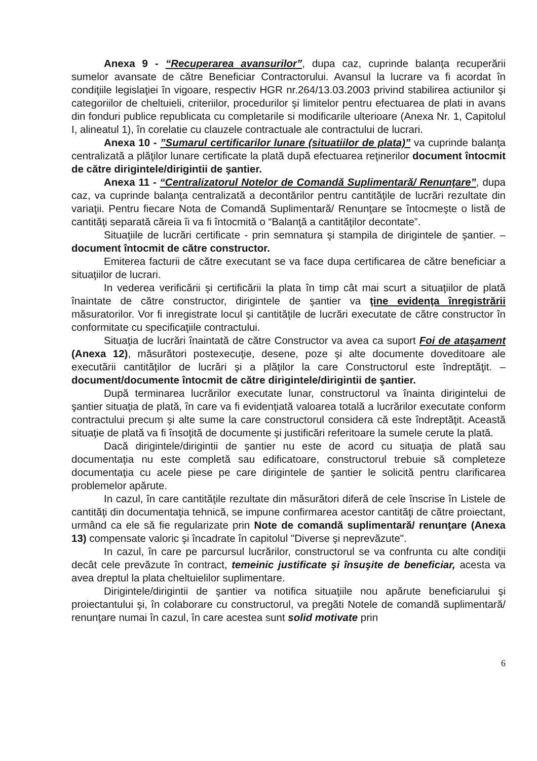Anexa 9 - “Recuperarea avansurilor”, dupa caz, cuprinde balanţa recuperării sumelor avansate de către Beneficiar Contractorului. Avansul la lucrare va fi acordat în condiţiile legislaţiei în vigoare, respectiv HGR nr.264/13.03.2003 privind stabilirea actiunilor şi categoriilor de cheltuieli, criteriilor, procedurilor şi limitelor pentru efectuarea de plati in avans din fonduri publice republicata cu completarile si modificarile ulterioare (Anexa Nr. 1, Capitolul I, alineatul 1), în corelatie cu clauzele contractuale ale contractului de lucrari.
Anexa 10 - ”Sumarul certificarilor lunare (situatiilor de plata)” va cuprinde balanţa centralizată a plăţilor lunare certificate la plată după efectuarea reţinerilor document întocmit de către dirigintele/dirigintii de şantier.
Anexa 11 - “Centralizatorul Notelor de Comandă Suplimentară/ Renunţare”, dupa caz, va cuprinde balanţa centralizată a decontărilor pentru cantităţile de lucrări rezultate din variaţii. Pentru fiecare Nota de Comandă Suplimentară/ Renunţare se întocmeşte o listă de cantităţi separată căreia îi va fi întocmită o “Balanţă a cantităţilor decontate”.
Situaţiile de lucrări certificate - prin semnatura şi stampila de dirigintele de şantier. – document întocmit de către constructor.
Emiterea facturii de către executant se va face dupa certificarea de către beneficiar a situaţiilor de lucrari.
In vederea verificării şi certificării la plata în timp cât mai scurt a situaţiilor de plată înaintate de către constructor, dirigintele de şantier va ţine evidenţa înregistrării măsuratorilor. Vor fi inregistrate locul şi cantităţile de lucrări executate de către constructor în conformitate cu specificaţiile contractului.
Situaţia de lucrări înaintată de către Constructor va avea ca suport Foi de ataşament (Anexa 12), măsurători postexecuţie, desene, poze şi alte documente doveditoare ale executării cantităţilor de lucrări şi a plăţilor la care Constructorul este îndreptăţit. – document/documente întocmit de către dirigintele/dirigintii de şantier.
După terminarea lucrărilor executate lunar, constructorul va înainta dirigintelui de şantier situaţia de plată, în care va fi evidenţiată valoarea totală a lucrărilor executate conform contractului precum şi alte sume la care constructorul considera că este îndreptăţit. Această situaţie de plată va fi însoţită de documente şi justificări referitoare la sumele cerute la plată.
Dacă dirigintele/dirigintii de şantier nu este de acord cu situaţia de plată sau documentaţia nu este completă sau edificatoare, constructorul trebuie să completeze documentaţia cu acele piese pe care dirigintele de şantier le solicită pentru clarificarea problemelor apărute.
In cazul, în care cantităţile rezultate din măsurători diferă de cele înscrise în Listele de cantităţi din documentaţia tehnică, se impune confirmarea acestor cantităţi de către proiectant, urmând ca ele să fie regularizate prin Note de comandă suplimentară/ renunţare (Anexa 13) compensate valoric şi încadrate în capitolul "Diverse şi neprevăzute".
In cazul, în care pe parcursul lucrărilor, constructorul se va confrunta cu alte condiţii decât cele prevăzute în contract, temeinic justificate şi însuşite de beneficiar, acesta va avea dreptul la plata cheltuielilor suplimentare.
Dirigintele/dirigintii de şantier va notifica situaţiile nou apărute beneficiarului şi proiectantului şi, în colaborare cu constructorul, va pregăti Notele de comandă suplimentară/ renunţare numai în cazul, în care acestea sunt solid motivate prin
6